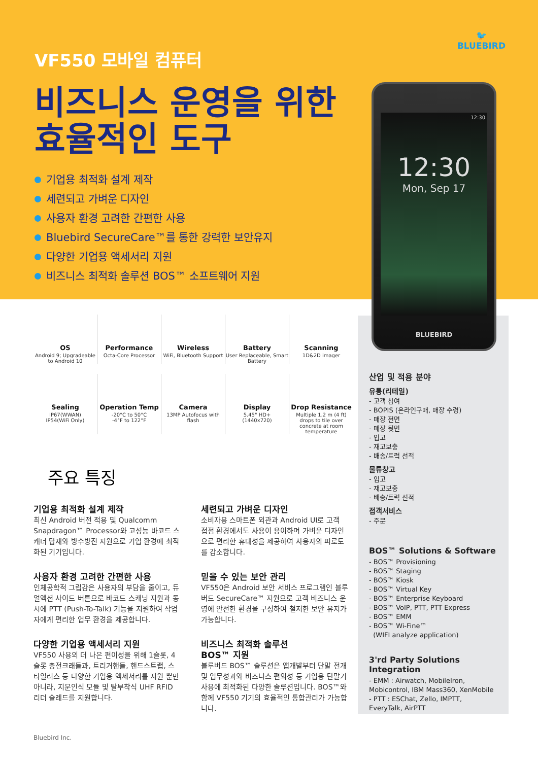VF550 모바일 컴퓨터
비즈니스 운영을 위한
효율적인 도구
기업용 최적화 설계 제작
세련되고 가벼운 디자인
사용자 환경 고려한 간편한 사용
Bluebird SecureCare™를 통한 강력한 보안유지
다양한 기업용 액세서리 지원
비즈니스 최적화 솔루션 BOS™ 소프트웨어 지원
🐦
BLUEBIRD
산업 및 적용 분야
유통(리테일)
- 고객 참여
- BOPIS (온라인구매, 매장 수령)
- 매장 전면
- 매장 뒷면
- 입고
- 재고보충
- 배송/트럭 선적
물류창고
- 입고
- 재고보충
- 배송/트럭 선적
접객서비스
- 주문
BOS™ Solutions & Software
- BOS™ Provisioning
- BOS™ Staging
- BOS™ Kiosk
- BOS™ Virtual Key
- BOS™ Enterprise Keyboard
- BOS™ VoIP, PTT, PTT Express
- BOS™ EMM
- BOS™ Wi-Fine™
(WIFI analyze application)
3'rd Party Solutions Integration
- EMM : Airwatch, MobileIron, Mobicontrol, IBM Mass360, XenMobile
- PTT : ESChat, Zello, IMPTT, EveryTalk, AirPTT
12:30
12:30
Mon, Sep 17
BLUEBIRD
OS
Android 9; Upgradeable to Android 10
Performance
Octa-Core Processor
Wireless
WiFi, Bluetooth Support
Battery
User Replaceable, Smart Battery
Scanning
1D&2D imager
Sealing
IP67(WWAN)
IP54(WiFi Only)
Operation Temp
-20°C to 50°C
-4°F to 122°F
Camera
13MP Autofocus with flash
Display
5.45" HD+
(1440x720)
Drop Resistance
Multiple 1.2 m (4 ft) drops to tile over concrete at room temperature
주요 특징
기업용 최적화 설계 제작
최신 Android 버전 적용 및 Qualcomm Snapdragon™ Processor와 고성능 바코드 스캐너 탑재와 방수방진 지원으로 기업 환경에 최적화된 기기입니다.
사용자 환경 고려한 간편한 사용
인체공학적 그립감은 사용자의 부담을 줄이고, 듀얼액션 사이드 버튼으로 바코드 스캐닝 지원과 동시에 PTT (Push-To-Talk) 기능을 지원하여 작업자에게 편리한 업무 환경을 제공합니다.
다양한 기업용 액세서리 지원
VF550 사용의 더 나은 편이성을 위해 1슬롯, 4슬롯 충전크래들과, 트리거핸들, 핸드스트랩, 스타일러스 등 다양한 기업용 액세서리를 지원 뿐만 아니라, 지문인식 모듈 및 탈부착식 UHF RFID 리더 슬레드를 지원합니다.
세련되고 가벼운 디자인
소비자용 스마트폰 외관과 Android UI로 고객 접점 환경에서도 사용이 용이하며 가벼운 디자인으로 편리한 휴대성을 제공하여 사용자의 피로도를 감소합니다.
믿을 수 있는 보안 관리
VF550은 Android 보안 서비스 프로그램인 블루버드 SecureCare™ 지원으로 고객 비즈니스 운영에 안전한 환경을 구성하여 철저한 보안 유지가 가능합니다.
비즈니스 최적화 솔루션
BOS™ 지원
블루버드 BOS™ 솔루션은 앱개발부터 단말 전개 및 업무성과와 비즈니스 편의성 등 기업용 단말기 사용에 최적화된 다양한 솔루션입니다. BOS™와 함께 VF550 기기의 효율적인 통합관리가 가능합니다.
Bluebird Inc.